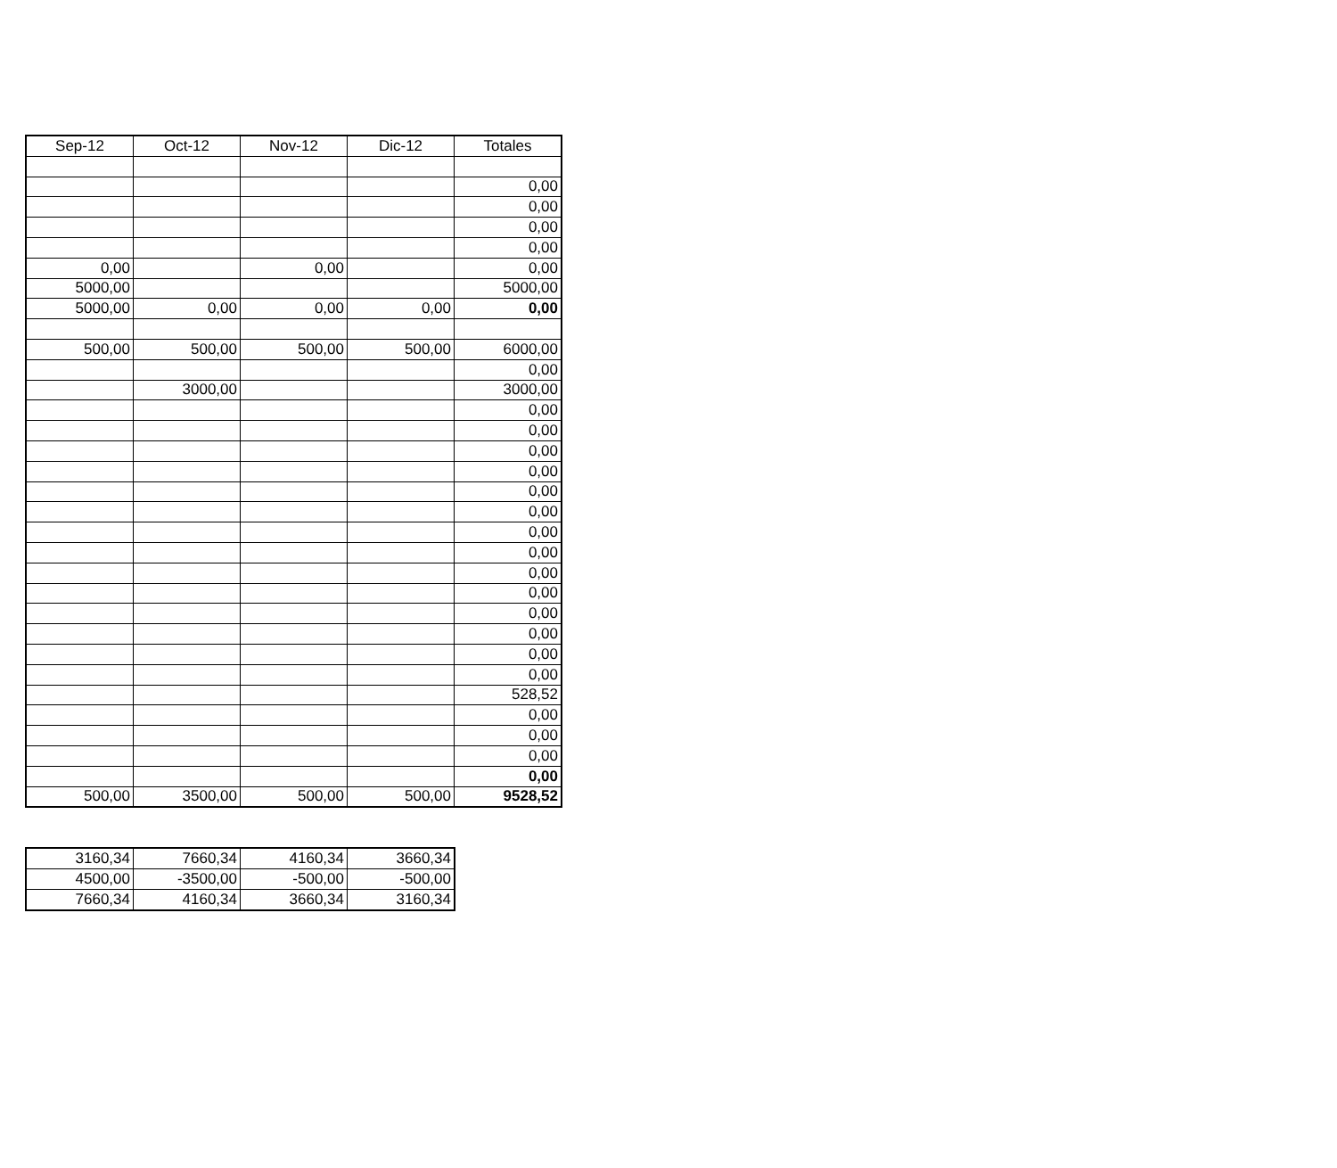| Sep-12 | Oct-12 | Nov-12 | Dic-12 | Totales |
| --- | --- | --- | --- | --- |
| | | | | 0,00 |
| | | | | 0,00 |
| | | | | 0,00 |
| | | | | 0,00 |
| 0,00 | | 0,00 | | 0,00 |
| 5000,00 | | | | 5000,00 |
| 5000,00 | 0,00 | 0,00 | 0,00 | 0,00 |
| 500,00 | 500,00 | 500,00 | 500,00 | 6000,00 |
| | | | | 0,00 |
| | 3000,00 | | | 3000,00 |
| | | | | 0,00 |
| | | | | 0,00 |
| | | | | 0,00 |
| | | | | 0,00 |
| | | | | 0,00 |
| | | | | 0,00 |
| | | | | 0,00 |
| | | | | 0,00 |
| | | | | 0,00 |
| | | | | 0,00 |
| | | | | 0,00 |
| | | | | 0,00 |
| | | | | 0,00 |
| | | | | 0,00 |
| | | | | 528,52 |
| | | | | 0,00 |
| | | | | 0,00 |
| | | | | 0,00 |
| | | | | 0,00 |
| 500,00 | 3500,00 | 500,00 | 500,00 | 9528,52 |
| 3160,34 | 7660,34 | 4160,34 | 3660,34 |
| 4500,00 | -3500,00 | -500,00 | -500,00 |
| 7660,34 | 4160,34 | 3660,34 | 3160,34 |